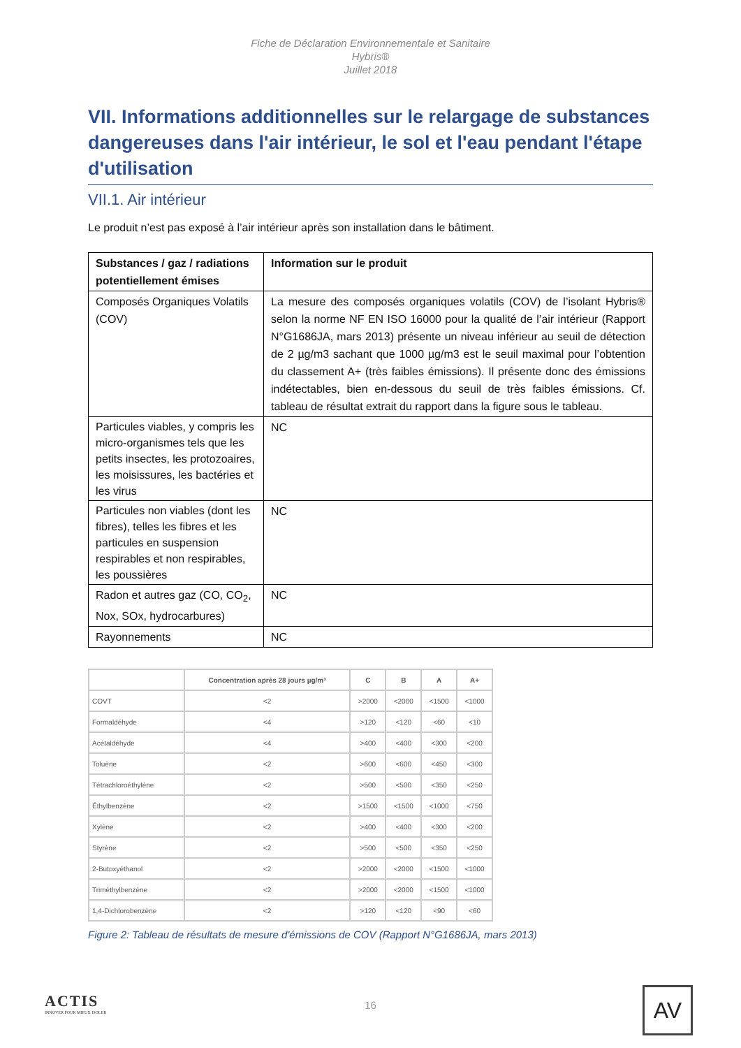Fiche de Déclaration Environnementale et Sanitaire
Hybris®
Juillet 2018
VII. Informations additionnelles sur le relargage de substances dangereuses dans l'air intérieur, le sol et l'eau pendant l'étape d'utilisation
VII.1. Air intérieur
Le produit n’est pas exposé à l’air intérieur après son installation dans le bâtiment.
| Substances / gaz / radiations potentiellement émises | Information sur le produit |
| --- | --- |
| Composés Organiques Volatils (COV) | La mesure des composés organiques volatils (COV) de l’isolant Hybris® selon la norme NF EN ISO 16000 pour la qualité de l’air intérieur (Rapport N°G1686JA, mars 2013) présente un niveau inférieur au seuil de détection de 2 µg/m3 sachant que 1000 µg/m3 est le seuil maximal pour l’obtention du classement A+ (très faibles émissions). Il présente donc des émissions indétectables, bien en-dessous du seuil de très faibles émissions. Cf. tableau de résultat extrait du rapport dans la figure sous le tableau. |
| Particules viables, y compris les micro-organismes tels que les petits insectes, les protozoaires, les moisissures, les bactéries et les virus | NC |
| Particules non viables (dont les fibres), telles les fibres et les particules en suspension respirables et non respirables, les poussières | NC |
| Radon et autres gaz (CO, CO<sub>2</sub>, Nox, SOx, hydrocarbures) | NC |
| Rayonnements | NC |
| | Concentration après 28 jours µg/m³ | C | B | A | A+ |
| --- | --- | --- | --- | --- | --- |
| COVT | <2 | >2000 | <2000 | <1500 | <1000 |
| Formaldéhyde | <4 | >120 | <120 | <60 | <10 |
| Acétaldéhyde | <4 | >400 | <400 | <300 | <200 |
| Toluène | <2 | >600 | <600 | <450 | <300 |
| Tétrachloroéthylène | <2 | >500 | <500 | <350 | <250 |
| Éthylbenzène | <2 | >1500 | <1500 | <1000 | <750 |
| Xylène | <2 | >400 | <400 | <300 | <200 |
| Styrène | <2 | >500 | <500 | <350 | <250 |
| 2-Butoxyéthanol | <2 | >2000 | <2000 | <1500 | <1000 |
| Triméthylbenzène | <2 | >2000 | <2000 | <1500 | <1000 |
| 1,4-Dichlorobenzène | <2 | >120 | <120 | <90 | <60 |
Figure 2: Tableau de résultats de mesure d'émissions de COV (Rapport N°G1686JA, mars 2013)
ACTIS
INNOVER POUR MIEUX ISOLER
16 AV